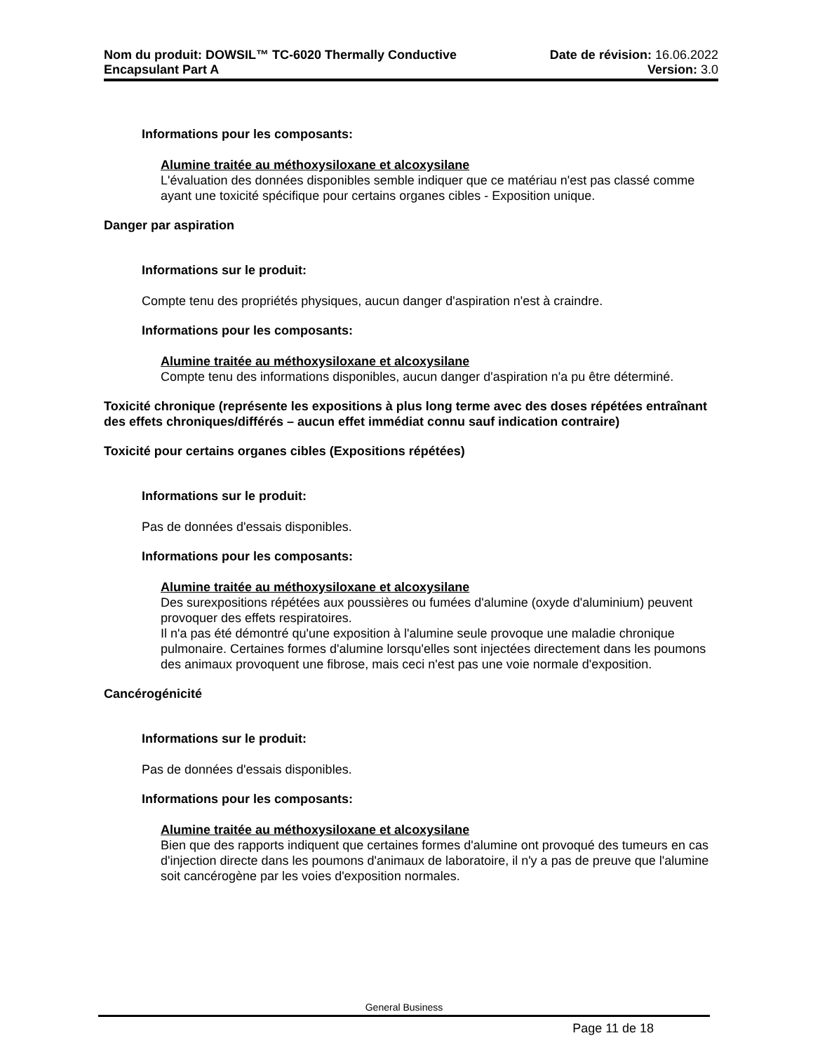Nom du produit: DOWSIL™ TC-6020 Thermally Conductive
Encapsulant Part A
Date de révision: 16.06.2022
Version: 3.0
Informations pour les composants:
Alumine traitée au méthoxysiloxane et alcoxysilane
L'évaluation des données disponibles semble indiquer que ce matériau n'est pas classé comme ayant une toxicité spécifique pour certains organes cibles - Exposition unique.
Danger par aspiration
Informations sur le produit:
Compte tenu des propriétés physiques, aucun danger d'aspiration n'est à craindre.
Informations pour les composants:
Alumine traitée au méthoxysiloxane et alcoxysilane
Compte tenu des informations disponibles, aucun danger d'aspiration n'a pu être déterminé.
Toxicité chronique (représente les expositions à plus long terme avec des doses répétées entraînant des effets chroniques/différés – aucun effet immédiat connu sauf indication contraire)
Toxicité pour certains organes cibles (Expositions répétées)
Informations sur le produit:
Pas de données d'essais disponibles.
Informations pour les composants:
Alumine traitée au méthoxysiloxane et alcoxysilane
Des surexpositions répétées aux poussières ou fumées d'alumine (oxyde d'aluminium) peuvent provoquer des effets respiratoires.
Il n'a pas été démontré qu'une exposition à l'alumine seule provoque une maladie chronique pulmonaire. Certaines formes d'alumine lorsqu'elles sont injectées directement dans les poumons des animaux provoquent une fibrose, mais ceci n'est pas une voie normale d'exposition.
Cancérogénicité
Informations sur le produit:
Pas de données d'essais disponibles.
Informations pour les composants:
Alumine traitée au méthoxysiloxane et alcoxysilane
Bien que des rapports indiquent que certaines formes d'alumine ont provoqué des tumeurs en cas d'injection directe dans les poumons d'animaux de laboratoire, il n'y a pas de preuve que l'alumine soit cancérogène par les voies d'exposition normales.
General Business
Page 11 de 18